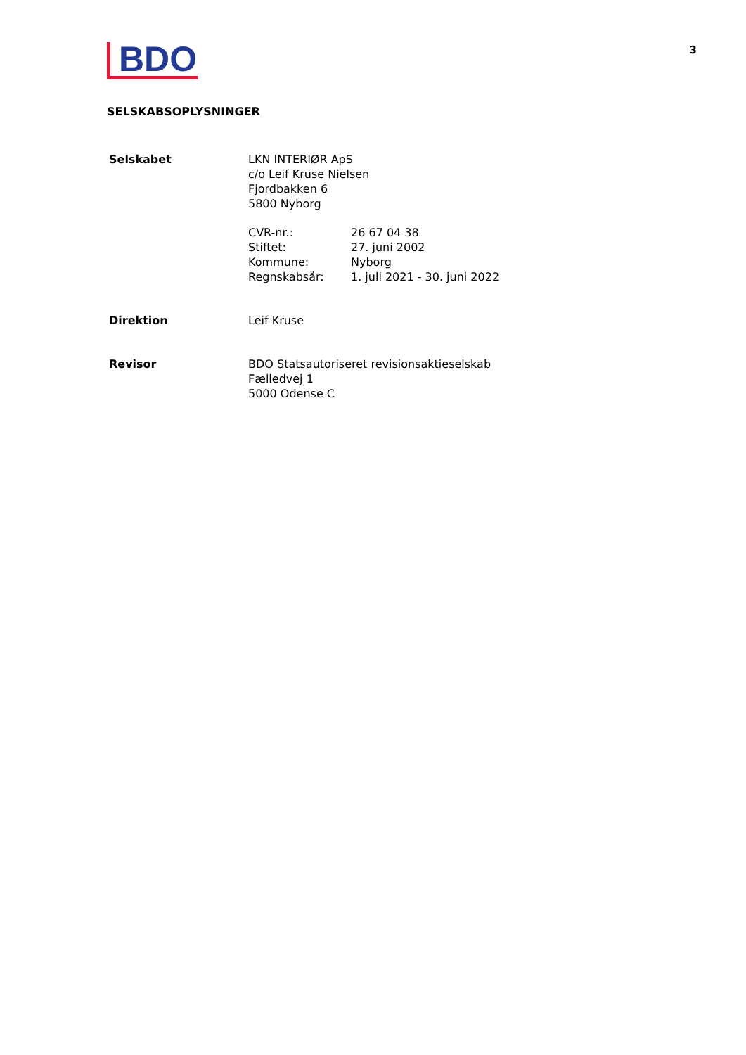3
BDO
SELSKABSOPLYSNINGER
| Selskabet | LKN INTERIØR ApS c/o Leif Kruse Nielsen Fjordbakken 6 5800 Nyborg / CVR-nr.: / 26 67 04 38 / / Stiftet: / 27. juni 2002 / / Kommune: / Nyborg / / Regnskabsår: / 1. juli 2021 - 30. juni 2022 / |
| Direktion | Leif Kruse |
| Revisor | BDO Statsautoriseret revisionsaktieselskab Fælledvej 1 5000 Odense C |